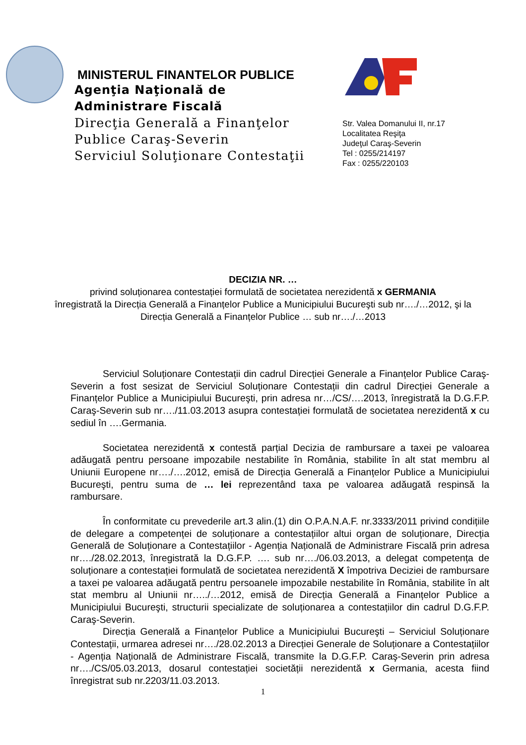MINISTERUL FINANTELOR PUBLICE
Agenţia Naţională de
Administrare Fiscală
Direcţia Generală a Finanţelor
Publice Caraş-Severin
Serviciul Soluţionare Contestaţii
Str. Valea Domanului II, nr.17
Localitatea Reşiţa
Judeţul Caraş-Severin
Tel : 0255/214197
Fax : 0255/220103
DECIZIA NR. …
privind soluționarea contestației formulată de societatea nerezidentă x GERMANIA
înregistrată la Direcția Generală a Finanțelor Publice a Municipiului Bucureşti sub nr…./…2012, şi la Direcția Generală a Finanțelor Publice … sub nr…./…2013
Serviciul Soluționare Contestații din cadrul Direcției Generale a Finanțelor Publice Caraş-Severin a fost sesizat de Serviciul Soluționare Contestații din cadrul Direcției Generale a Finanțelor Publice a Municipiului Bucureşti, prin adresa nr…/CS/….2013, înregistrată la D.G.F.P. Caraş-Severin sub nr…./11.03.2013 asupra contestației formulată de societatea nerezidentă x cu sediul în ….Germania.
Societatea nerezidentă x contestă parțial Decizia de rambursare a taxei pe valoarea adăugată pentru persoane impozabile nestabilite în România, stabilite în alt stat membru al Uniunii Europene nr…./….2012, emisă de Direcția Generală a Finanțelor Publice a Municipiului Bucureşti, pentru suma de … lei reprezentând taxa pe valoarea adăugată respinsă la rambursare.
În conformitate cu prevederile art.3 alin.(1) din O.P.A.N.A.F. nr.3333/2011 privind condițiile de delegare a competenței de soluționare a contestațiilor altui organ de soluționare, Direcția Generală de Soluționare a Contestațiilor - Agenția Națională de Administrare Fiscală prin adresa nr…./28.02.2013, înregistrată la D.G.F.P. …. sub nr…./06.03.2013, a delegat competența de soluționare a contestației formulată de societatea nerezidentă X împotriva Deciziei de rambursare a taxei pe valoarea adăugată pentru persoanele impozabile nestabilite în România, stabilite în alt stat membru al Uniunii nr…../…2012, emisă de Direcția Generală a Finanțelor Publice a Municipiului Bucureşti, structurii specializate de soluționarea a contestațiilor din cadrul D.G.F.P. Caraş-Severin.
Direcția Generală a Finanțelor Publice a Municipiului Bucureşti – Serviciul Soluționare Contestații, urmarea adresei nr…./28.02.2013 a Direcției Generale de Soluționare a Contestațiilor - Agenția Națională de Administrare Fiscală, transmite la D.G.F.P. Caraş-Severin prin adresa nr…./CS/05.03.2013, dosarul contestației societății nerezidentă x Germania, acesta fiind înregistrat sub nr.2203/11.03.2013.
1